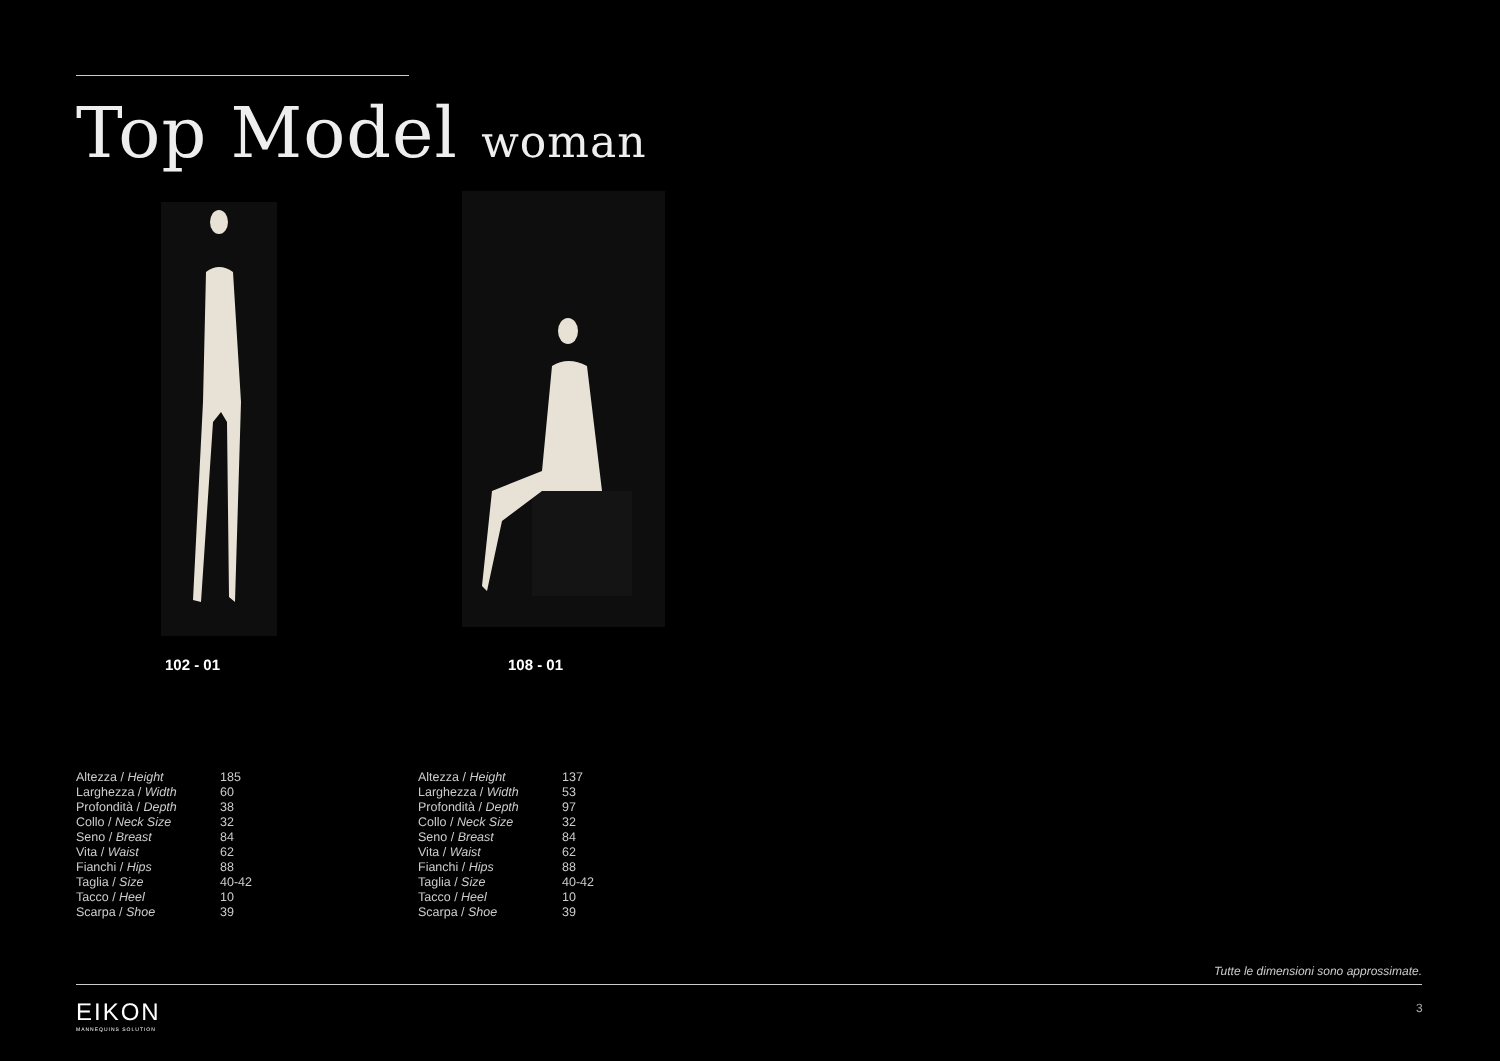Top Model woman
102 - 01 108 - 01
| Altezza / Height | 185 |
| Larghezza / Width | 60 |
| Profondità / Depth | 38 |
| Collo / Neck Size | 32 |
| Seno / Breast | 84 |
| Vita / Waist | 62 |
| Fianchi / Hips | 88 |
| Taglia / Size | 40-42 |
| Tacco / Heel | 10 |
| Scarpa / Shoe | 39 |
| Altezza / Height | 137 |
| Larghezza / Width | 53 |
| Profondità / Depth | 97 |
| Collo / Neck Size | 32 |
| Seno / Breast | 84 |
| Vita / Waist | 62 |
| Fianchi / Hips | 88 |
| Taglia / Size | 40-42 |
| Tacco / Heel | 10 |
| Scarpa / Shoe | 39 |
Tutte le dimensioni sono approssimate.
EIKON
MANNEQUINS SOLUTION
3